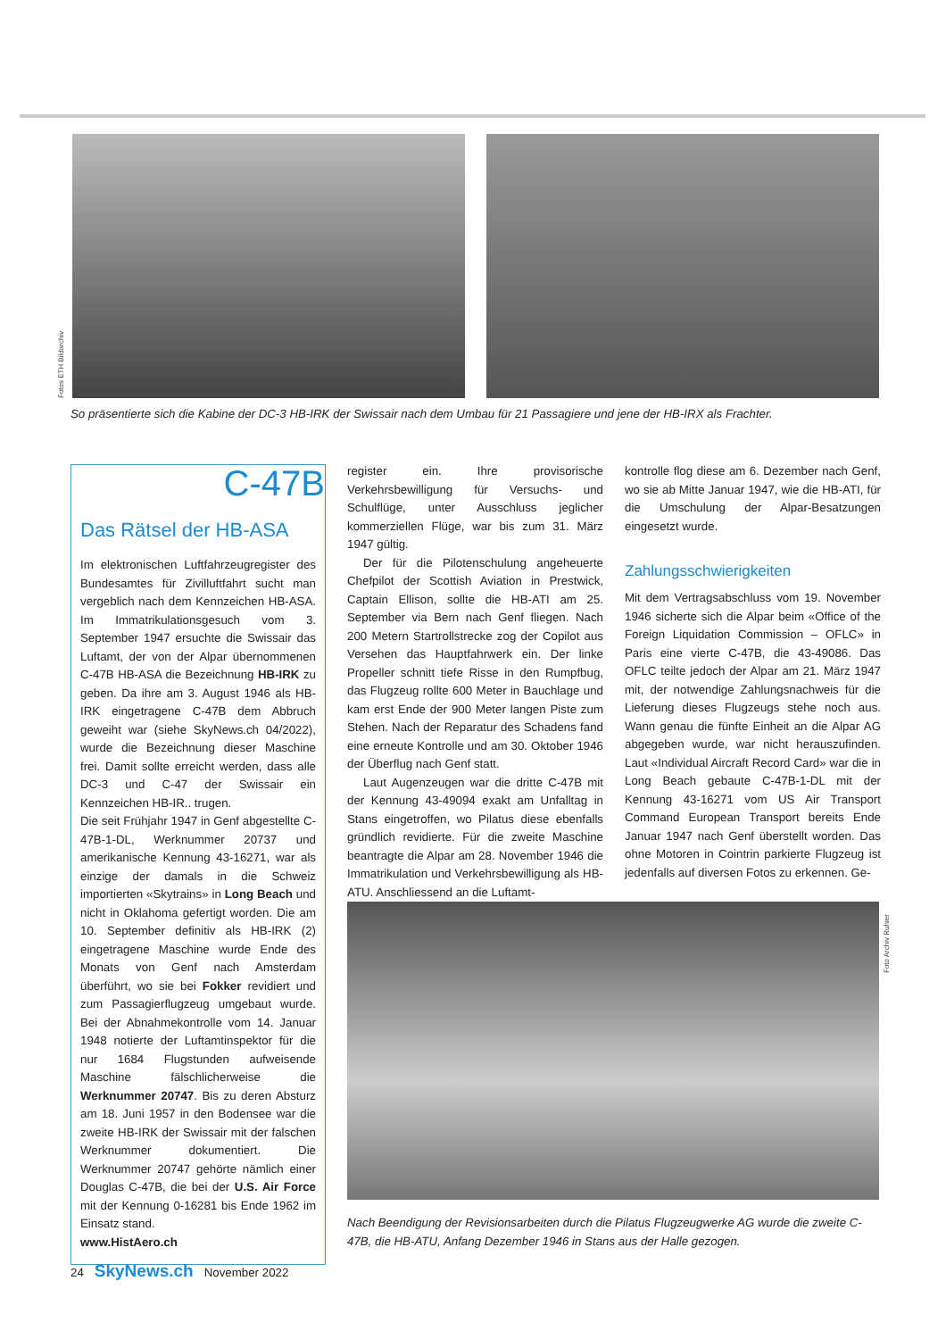Fotos ETH Bildarchiv
So präsentierte sich die Kabine der DC-3 HB-IRK der Swissair nach dem Umbau für 21 Passagiere und jene der HB-IRX als Frachter.
C-47B
Das Rätsel der HB-ASA
Im elektronischen Luftfahrzeugregister des Bundesamtes für Zivilluftfahrt sucht man vergeblich nach dem Kennzeichen HB-ASA. Im Immatrikulationsgesuch vom 3. September 1947 ersuchte die Swissair das Luftamt, der von der Alpar übernommenen C-47B HB-ASA die Bezeichnung HB-IRK zu geben. Da ihre am 3. August 1946 als HB-IRK eingetragene C-47B dem Abbruch geweiht war (siehe SkyNews.ch 04/2022), wurde die Bezeichnung dieser Maschine frei. Damit sollte erreicht werden, dass alle DC-3 und C-47 der Swissair ein Kennzeichen HB-IR.. trugen.
Die seit Frühjahr 1947 in Genf abgestellte C-47B-1-DL, Werknummer 20737 und amerikanische Kennung 43-16271, war als einzige der damals in die Schweiz importierten «Skytrains» in Long Beach und nicht in Oklahoma gefertigt worden. Die am 10. September definitiv als HB-IRK (2) eingetragene Maschine wurde Ende des Monats von Genf nach Amsterdam überführt, wo sie bei Fokker revidiert und zum Passagierflugzeug umgebaut wurde. Bei der Abnahmekontrolle vom 14. Januar 1948 notierte der Luftamtinspektor für die nur 1684 Flugstunden aufweisende Maschine fälschlicherweise die Werknummer 20747. Bis zu deren Absturz am 18. Juni 1957 in den Bodensee war die zweite HB-IRK der Swissair mit der falschen Werknummer dokumentiert. Die Werknummer 20747 gehörte nämlich einer Douglas C-47B, die bei der U.S. Air Force mit der Kennung 0-16281 bis Ende 1962 im Einsatz stand.
www.HistAero.ch
register ein. Ihre provisorische Verkehrsbewilligung für Versuchs- und Schulflüge, unter Ausschluss jeglicher kommerziellen Flüge, war bis zum 31. März 1947 gültig.
Der für die Pilotenschulung angeheuerte Chefpilot der Scottish Aviation in Prestwick, Captain Ellison, sollte die HB-ATI am 25. September via Bern nach Genf fliegen. Nach 200 Metern Startrollstrecke zog der Copilot aus Versehen das Hauptfahrwerk ein. Der linke Propeller schnitt tiefe Risse in den Rumpfbug, das Flugzeug rollte 600 Meter in Bauchlage und kam erst Ende der 900 Meter langen Piste zum Stehen. Nach der Reparatur des Schadens fand eine erneute Kontrolle und am 30. Oktober 1946 der Überflug nach Genf statt.
Laut Augenzeugen war die dritte C-47B mit der Kennung 43-49094 exakt am Unfalltag in Stans eingetroffen, wo Pilatus diese ebenfalls gründlich revidierte. Für die zweite Maschine beantragte die Alpar am 28. November 1946 die Immatrikulation und Verkehrsbewilligung als HB-ATU. Anschliessend an die Luftamt-
kontrolle flog diese am 6. Dezember nach Genf, wo sie ab Mitte Januar 1947, wie die HB-ATI, für die Umschulung der Alpar-Besatzungen eingesetzt wurde.
Zahlungsschwierigkeiten
Mit dem Vertragsabschluss vom 19. November 1946 sicherte sich die Alpar beim «Office of the Foreign Liquidation Commission – OFLC» in Paris eine vierte C-47B, die 43-49086. Das OFLC teilte jedoch der Alpar am 21. März 1947 mit, der notwendige Zahlungsnachweis für die Lieferung dieses Flugzeugs stehe noch aus. Wann genau die fünfte Einheit an die Alpar AG abgegeben wurde, war nicht herauszufinden. Laut «Individual Aircraft Record Card» war die in Long Beach gebaute C-47B-1-DL mit der Kennung 43-16271 vom US Air Transport Command European Transport bereits Ende Januar 1947 nach Genf überstellt worden. Das ohne Motoren in Cointrin parkierte Flugzeug ist jedenfalls auf diversen Fotos zu erkennen. Ge-
Foto Archiv Ruhier
Nach Beendigung der Revisionsarbeiten durch die Pilatus Flugzeugwerke AG wurde die zweite C-47B, die HB-ATU, Anfang Dezember 1946 in Stans aus der Halle gezogen.
24 SkyNews.ch November 2022